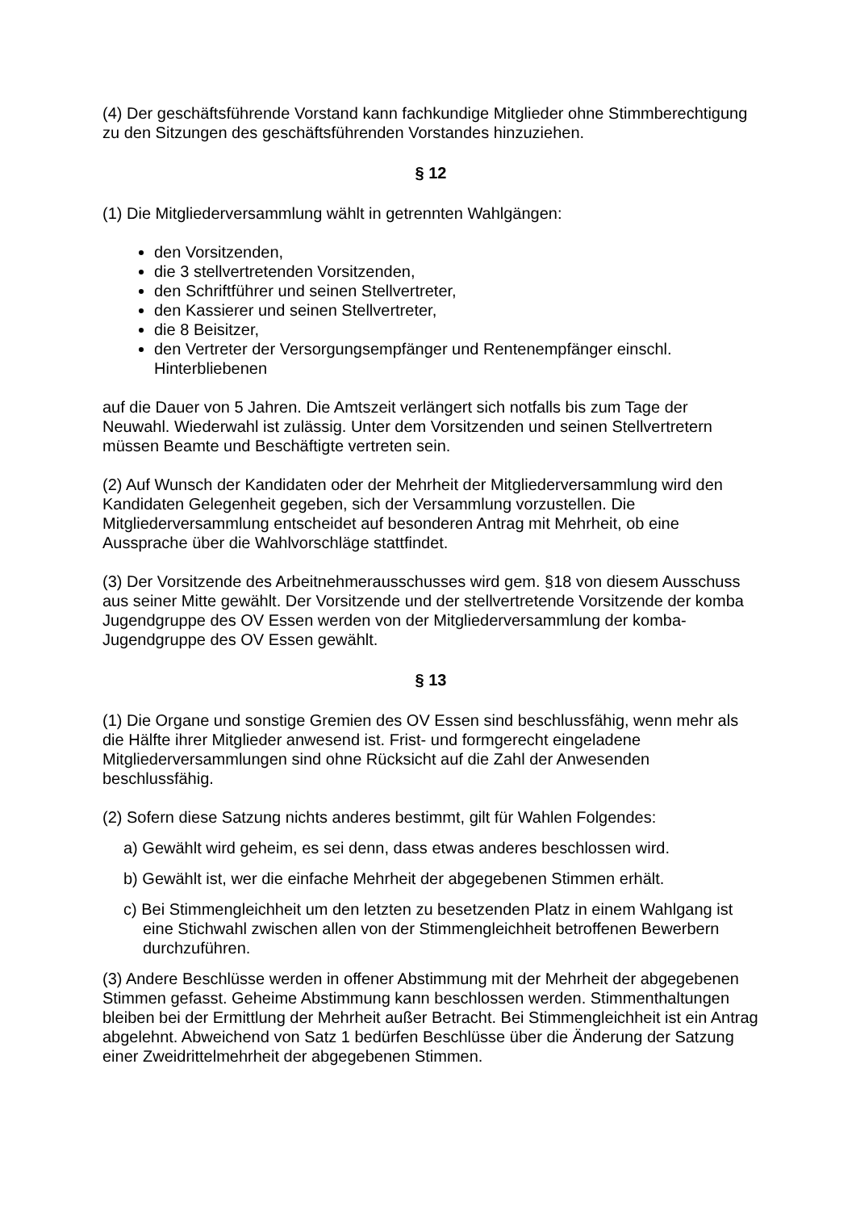(4) Der geschäftsführende Vorstand kann fachkundige Mitglieder ohne Stimmberechtigung zu den Sitzungen des geschäftsführenden Vorstandes hinzuziehen.
§ 12
(1) Die Mitgliederversammlung wählt in getrennten Wahlgängen:
den Vorsitzenden,
die 3 stellvertretenden Vorsitzenden,
den Schriftführer und seinen Stellvertreter,
den Kassierer und seinen Stellvertreter,
die 8 Beisitzer,
den Vertreter der Versorgungsempfänger und Rentenempfänger einschl. Hinterbliebenen
auf die Dauer von 5 Jahren. Die Amtszeit verlängert sich notfalls bis zum Tage der Neuwahl. Wiederwahl ist zulässig. Unter dem Vorsitzenden und seinen Stellvertretern müssen Beamte und Beschäftigte vertreten sein.
(2) Auf Wunsch der Kandidaten oder der Mehrheit der Mitgliederversammlung wird den Kandidaten Gelegenheit gegeben, sich der Versammlung vorzustellen. Die Mitgliederversammlung entscheidet auf besonderen Antrag mit Mehrheit, ob eine Aussprache über die Wahlvorschläge stattfindet.
(3) Der Vorsitzende des Arbeitnehmerausschusses wird gem. §18 von diesem Ausschuss aus seiner Mitte gewählt. Der Vorsitzende und der stellvertretende Vorsitzende der komba Jugendgruppe des OV Essen werden von der Mitgliederversammlung der komba-Jugendgruppe des OV Essen gewählt.
§ 13
(1) Die Organe und sonstige Gremien des OV Essen sind beschlussfähig, wenn mehr als die Hälfte ihrer Mitglieder anwesend ist. Frist- und formgerecht eingeladene Mitgliederversammlungen sind ohne Rücksicht auf die Zahl der Anwesenden beschlussfähig.
(2) Sofern diese Satzung nichts anderes bestimmt, gilt für Wahlen Folgendes:
a) Gewählt wird geheim, es sei denn, dass etwas anderes beschlossen wird.
b) Gewählt ist, wer die einfache Mehrheit der abgegebenen Stimmen erhält.
c) Bei Stimmengleichheit um den letzten zu besetzenden Platz in einem Wahlgang ist eine Stichwahl zwischen allen von der Stimmengleichheit betroffenen Bewerbern durchzuführen.
(3) Andere Beschlüsse werden in offener Abstimmung mit der Mehrheit der abgegebenen Stimmen gefasst. Geheime Abstimmung kann beschlossen werden. Stimmenthaltungen bleiben bei der Ermittlung der Mehrheit außer Betracht. Bei Stimmengleichheit ist ein Antrag abgelehnt. Abweichend von Satz 1 bedürfen Beschlüsse über die Änderung der Satzung einer Zweidrittelmehrheit der abgegebenen Stimmen.